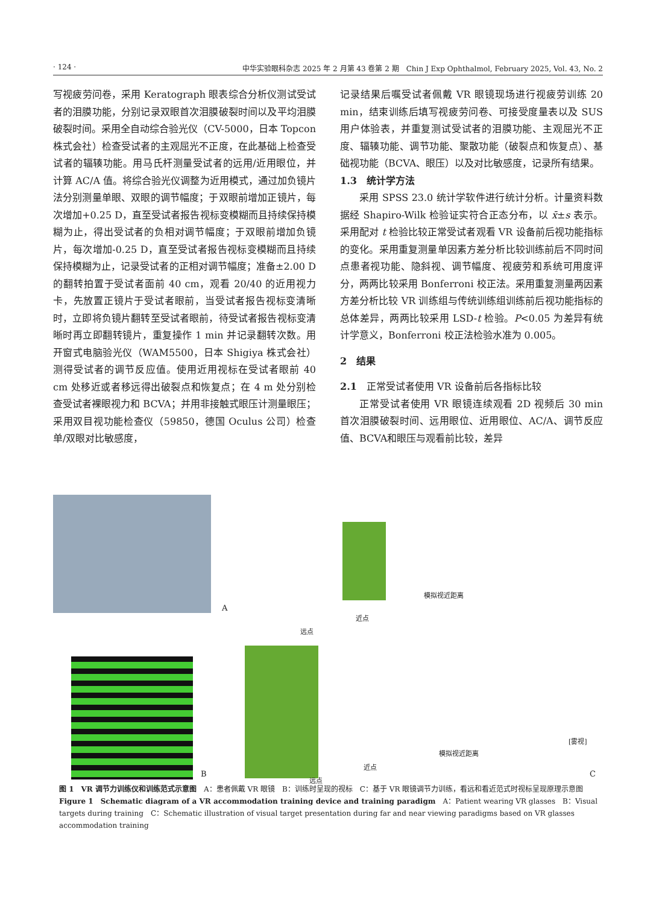· 124 · 中华实验眼科杂志 2025 年 2 月第 43 卷第 2 期　Chin J Exp Ophthalmol, February 2025, Vol. 43, No. 2
写视疲劳问卷，采用 Keratograph 眼表综合分析仪测试受试者的泪膜功能，分别记录双眼首次泪膜破裂时间以及平均泪膜破裂时间。采用全自动综合验光仪（CV-5000，日本 Topcon 株式会社）检查受试者的主观屈光不正度，在此基础上检查受试者的辐辏功能。用马氏杆测量受试者的远用/近用眼位，并计算 AC/A 值。将综合验光仪调整为近用模式，通过加负镜片法分别测量单眼、双眼的调节幅度；于双眼前增加正镜片，每次增加+0.25 D，直至受试者报告视标变模糊而且持续保持模糊为止，得出受试者的负相对调节幅度；于双眼前增加负镜片，每次增加-0.25 D，直至受试者报告视标变模糊而且持续保持模糊为止，记录受试者的正相对调节幅度；准备±2.00 D 的翻转拍置于受试者面前 40 cm，观看 20/40 的近用视力卡，先放置正镜片于受试者眼前，当受试者报告视标变清晰时，立即将负镜片翻转至受试者眼前，待受试者报告视标变清晰时再立即翻转镜片，重复操作 1 min 并记录翻转次数。用开窗式电脑验光仪（WAM5500，日本 Shigiya 株式会社）测得受试者的调节反应值。使用近用视标在受试者眼前 40 cm 处移近或者移远得出破裂点和恢复点；在 4 m 处分别检查受试者裸眼视力和 BCVA；并用非接触式眼压计测量眼压；采用双目视功能检查仪（59850，德国 Oculus 公司）检查单/双眼对比敏感度，
记录结果后嘱受试者佩戴 VR 眼镜现场进行视疲劳训练 20 min，结束训练后填写视疲劳问卷、可接受度量表以及 SUS 用户体验表，并重复测试受试者的泪膜功能、主观屈光不正度、辐辏功能、调节功能、聚散功能（破裂点和恢复点）、基础视功能（BCVA、眼压）以及对比敏感度，记录所有结果。
1.3　统计学方法
采用 SPSS 23.0 统计学软件进行统计分析。计量资料数据经 Shapiro-Wilk 检验证实符合正态分布，以 x̄±s 表示。采用配对 t 检验比较正常受试者观看 VR 设备前后视功能指标的变化。采用重复测量单因素方差分析比较训练前后不同时间点患者视功能、隐斜视、调节幅度、视疲劳和系统可用度评分，两两比较采用 Bonferroni 校正法。采用重复测量两因素方差分析比较 VR 训练组与传统训练组训练前后视功能指标的总体差异，两两比较采用 LSD-t 检验。P<0.05 为差异有统计学意义，Bonferroni 校正法检验水准为 0.005。
2　结果
2.1　正常受试者使用 VR 设备前后各指标比较
正常受试者使用 VR 眼镜连续观看 2D 视频后 30 min 首次泪膜破裂时间、远用眼位、近用眼位、AC/A、调节反应值、BCVA和眼压与观看前比较，差异
A
模拟视近距离
近点
远点
B
模拟视近距离
[雾视]
近点
远点
C
图 1　VR 调节力训练仪和训练范式示意图　A：患者佩戴 VR 眼镜　B：训练时呈现的视标　C：基于 VR 眼镜调节力训练，看远和看近范式时视标呈现原理示意图
Figure 1　Schematic diagram of a VR accommodation training device and training paradigm　A：Patient wearing VR glasses　B：Visual targets during training　C：Schematic illustration of visual target presentation during far and near viewing paradigms based on VR glasses accommodation training